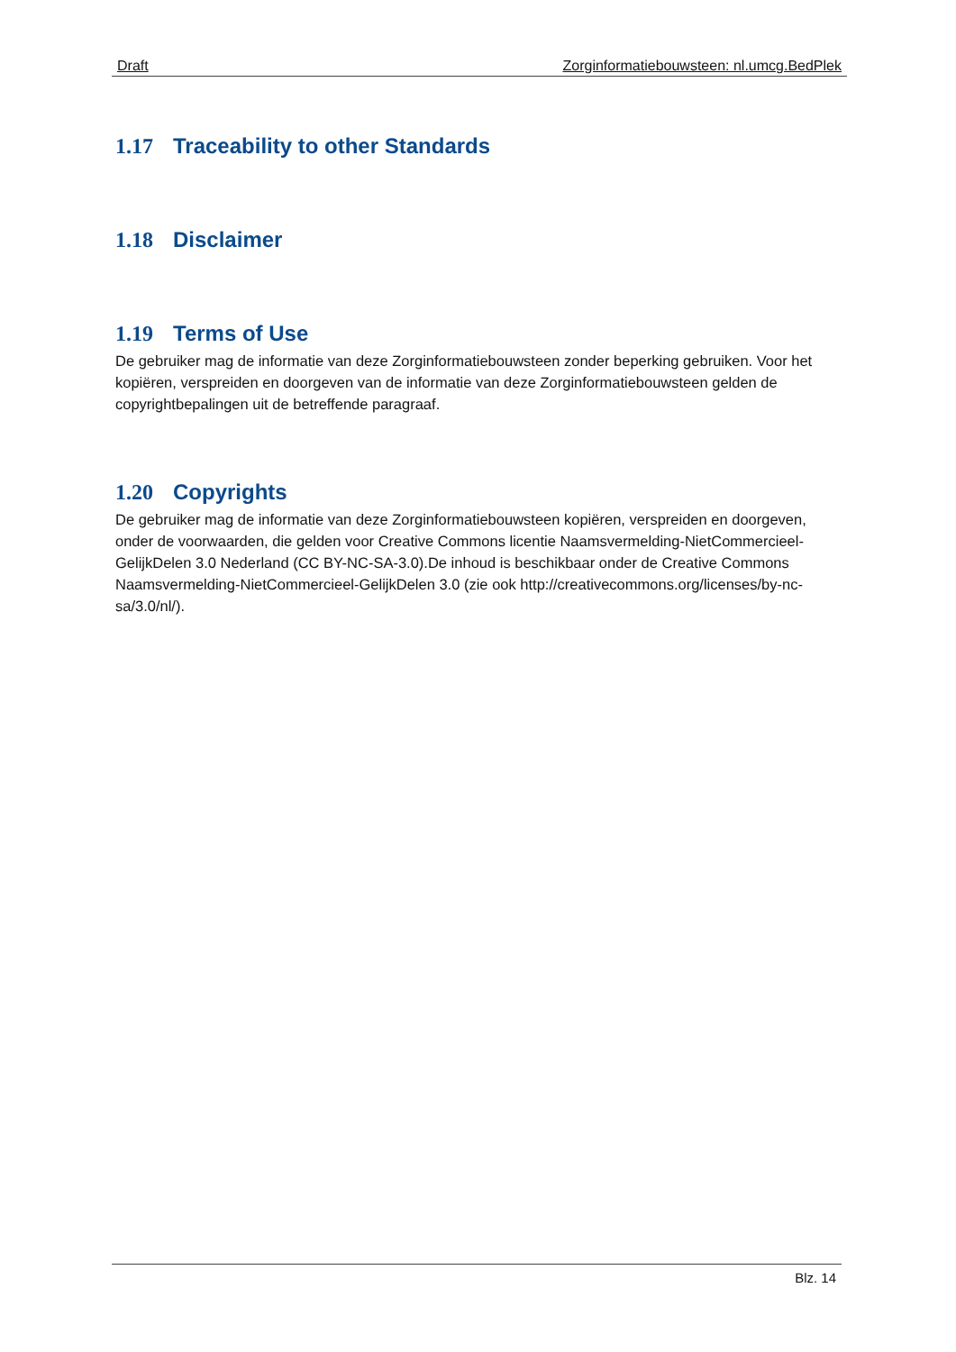Draft Zorginformatiebouwsteen: nl.umcg.BedPlek
1.17 Traceability to other Standards
1.18 Disclaimer
1.19 Terms of Use
De gebruiker mag de informatie van deze Zorginformatiebouwsteen zonder beperking gebruiken. Voor het kopiëren, verspreiden en doorgeven van de informatie van deze Zorginformatiebouwsteen gelden de copyrightbepalingen uit de betreffende paragraaf.
1.20 Copyrights
De gebruiker mag de informatie van deze Zorginformatiebouwsteen kopiëren, verspreiden en doorgeven, onder de voorwaarden, die gelden voor Creative Commons licentie Naamsvermelding-NietCommercieel-GelijkDelen 3.0 Nederland (CC BY-NC-SA-3.0).De inhoud is beschikbaar onder de Creative Commons Naamsvermelding-NietCommercieel-GelijkDelen 3.0 (zie ook http://creativecommons.org/licenses/by-nc-sa/3.0/nl/).
Blz. 14